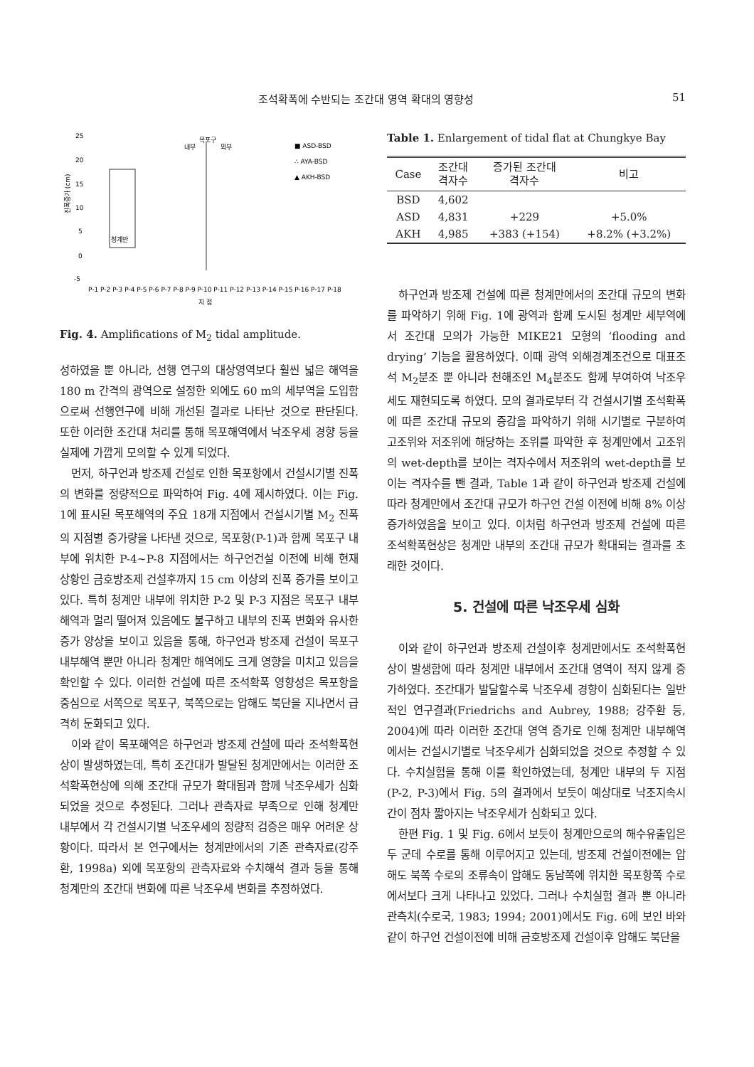조석확폭에 수반되는 조간대 영역 확대의 영향성 51
25
20
15
10
5
0
-5
진폭증가 (cm)
청계만
내부
목포구
외부
■ ASD-BSD
∴ AYA-BSD
▲ AKH-BSD
지 점
P-1 P-2 P-3 P-4 P-5 P-6 P-7 P-8 P-9 P-10 P-11 P-12 P-13 P-14 P-15 P-16 P-17 P-18
Fig. 4. Amplifications of M<sub>2</sub> tidal amplitude.
성하였을 뿐 아니라, 선행 연구의 대상영역보다 훨씬 넓은 해역을 180 m 간격의 광역으로 설정한 외에도 60 m의 세부역을 도입함으로써 선행연구에 비해 개선된 결과로 나타난 것으로 판단된다. 또한 이러한 조간대 처리를 통해 목포해역에서 낙조우세 경향 등을 실제에 가깝게 모의할 수 있게 되었다.
먼저, 하구언과 방조제 건설로 인한 목포항에서 건설시기별 진폭의 변화를 정량적으로 파악하여 Fig. 4에 제시하였다. 이는 Fig. 1에 표시된 목포해역의 주요 18개 지점에서 건설시기별 M<sub>2</sub> 진폭의 지점별 증가량을 나타낸 것으로, 목포항(P-1)과 함께 목포구 내부에 위치한 P-4~P-8 지점에서는 하구언건설 이전에 비해 현재 상황인 금호방조제 건설후까지 15 cm 이상의 진폭 증가를 보이고 있다. 특히 청계만 내부에 위치한 P-2 및 P-3 지점은 목포구 내부해역과 멀리 떨어져 있음에도 불구하고 내부의 진폭 변화와 유사한 증가 양상을 보이고 있음을 통해, 하구언과 방조제 건설이 목포구 내부해역 뿐만 아니라 청계만 해역에도 크게 영향을 미치고 있음을 확인할 수 있다. 이러한 건설에 따른 조석확폭 영향성은 목포항을 중심으로 서쪽으로 목포구, 북쪽으로는 압해도 북단을 지나면서 급격히 둔화되고 있다.
이와 같이 목포해역은 하구언과 방조제 건설에 따라 조석확폭현상이 발생하였는데, 특히 조간대가 발달된 청계만에서는 이러한 조석확폭현상에 의해 조간대 규모가 확대됨과 함께 낙조우세가 심화되었을 것으로 추정된다. 그러나 관측자료 부족으로 인해 청계만 내부에서 각 건설시기별 낙조우세의 정량적 검증은 매우 어려운 상황이다. 따라서 본 연구에서는 청계만에서의 기존 관측자료(강주환, 1998a) 외에 목포항의 관측자료와 수치해석 결과 등을 통해 청계만의 조간대 변화에 따른 낙조우세 변화를 추정하였다.
Table 1. Enlargement of tidal flat at Chungkye Bay
| Case | 조간대 격자수 | 증가된 조간대 격자수 | 비고 |
| --- | --- | --- | --- |
| BSD | 4,602 | | |
| ASD | 4,831 | +229 | +5.0% |
| AKH | 4,985 | +383 (+154) | +8.2% (+3.2%) |
하구언과 방조제 건설에 따른 청계만에서의 조간대 규모의 변화를 파악하기 위해 Fig. 1에 광역과 함께 도시된 청계만 세부역에서 조간대 모의가 가능한 MIKE21 모형의 ‘flooding and drying’ 기능을 활용하였다. 이때 광역 외해경계조건으로 대표조석 M<sub>2</sub>분조 뿐 아니라 천해조인 M<sub>4</sub>분조도 함께 부여하여 낙조우세도 재현되도록 하였다. 모의 결과로부터 각 건설시기별 조석확폭에 따른 조간대 규모의 증감을 파악하기 위해 시기별로 구분하여 고조위와 저조위에 해당하는 조위를 파악한 후 청계만에서 고조위의 wet-depth를 보이는 격자수에서 저조위의 wet-depth를 보이는 격자수를 뺀 결과, Table 1과 같이 하구언과 방조제 건설에 따라 청계만에서 조간대 규모가 하구언 건설 이전에 비해 8% 이상 증가하였음을 보이고 있다. 이처럼 하구언과 방조제 건설에 따른 조석확폭현상은 청계만 내부의 조간대 규모가 확대되는 결과를 초래한 것이다.
5. 건설에 따른 낙조우세 심화
이와 같이 하구언과 방조제 건설이후 청계만에서도 조석확폭현상이 발생함에 따라 청계만 내부에서 조간대 영역이 적지 않게 증가하였다. 조간대가 발달할수록 낙조우세 경향이 심화된다는 일반적인 연구결과(Friedrichs and Aubrey, 1988; 강주환 등, 2004)에 따라 이러한 조간대 영역 증가로 인해 청계만 내부해역에서는 건설시기별로 낙조우세가 심화되었을 것으로 추정할 수 있다. 수치실험을 통해 이를 확인하였는데, 청계만 내부의 두 지점(P-2, P-3)에서 Fig. 5의 결과에서 보듯이 예상대로 낙조지속시간이 점차 짧아지는 낙조우세가 심화되고 있다.
한편 Fig. 1 및 Fig. 6에서 보듯이 청계만으로의 해수유출입은 두 군데 수로를 통해 이루어지고 있는데, 방조제 건설이전에는 압해도 북쪽 수로의 조류속이 압해도 동남쪽에 위치한 목포항쪽 수로에서보다 크게 나타나고 있었다. 그러나 수치실험 결과 뿐 아니라 관측치(수로국, 1983; 1994; 2001)에서도 Fig. 6에 보인 바와 같이 하구언 건설이전에 비해 금호방조제 건설이후 압해도 북단을